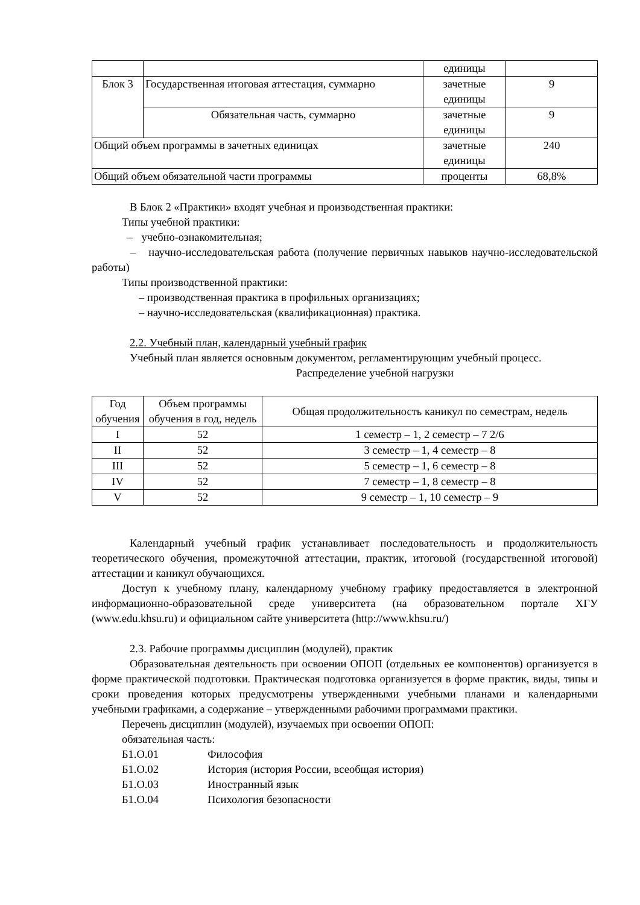| | | единицы | |
| Блок 3 | Государственная итоговая аттестация, суммарно | зачетные единицы | 9 |
| | Обязательная часть, суммарно | зачетные единицы | 9 |
| Общий объем программы в зачетных единицах | | зачетные единицы | 240 |
| Общий объем обязательной части программы | | проценты | 68,8% |
В Блок 2 «Практики» входят учебная и производственная практики:
Типы учебной практики:
– учебно-ознакомительная;
– научно-исследовательская работа (получение первичных навыков научно-исследовательской работы)
Типы производственной практики:
– производственная практика в профильных организациях;
– научно-исследовательская (квалификационная) практика.
2.2. Учебный план, календарный учебный график
Учебный план является основным документом, регламентирующим учебный процесс.
Распределение учебной нагрузки
| Год обучения | Объем программы обучения в год, недель | Общая продолжительность каникул по семестрам, недель |
| --- | --- | --- |
| I | 52 | 1 семестр – 1, 2 семестр – 7 2/6 |
| II | 52 | 3 семестр – 1, 4 семестр – 8 |
| III | 52 | 5 семестр – 1, 6 семестр – 8 |
| IV | 52 | 7 семестр – 1, 8 семестр – 8 |
| V | 52 | 9 семестр – 1, 10 семестр – 9 |
Календарный учебный график устанавливает последовательность и продолжительность теоретического обучения, промежуточной аттестации, практик, итоговой (государственной итоговой) аттестации и каникул обучающихся.
Доступ к учебному плану, календарному учебному графику предоставляется в электронной информационно-образовательной среде университета (на образовательном портале ХГУ (www.edu.khsu.ru) и официальном сайте университета (http://www.khsu.ru/)
2.3. Рабочие программы дисциплин (модулей), практик
Образовательная деятельность при освоении ОПОП (отдельных ее компонентов) организуется в форме практической подготовки. Практическая подготовка организуется в форме практик, виды, типы и сроки проведения которых предусмотрены утвержденными учебными планами и календарными учебными графиками, а содержание – утвержденными рабочими программами практики.
Перечень дисциплин (модулей), изучаемых при освоении ОПОП:
обязательная часть:
| Б1.О.01 | Философия |
| Б1.О.02 | История (история России, всеобщая история) |
| Б1.О.03 | Иностранный язык |
| Б1.О.04 | Психология безопасности |